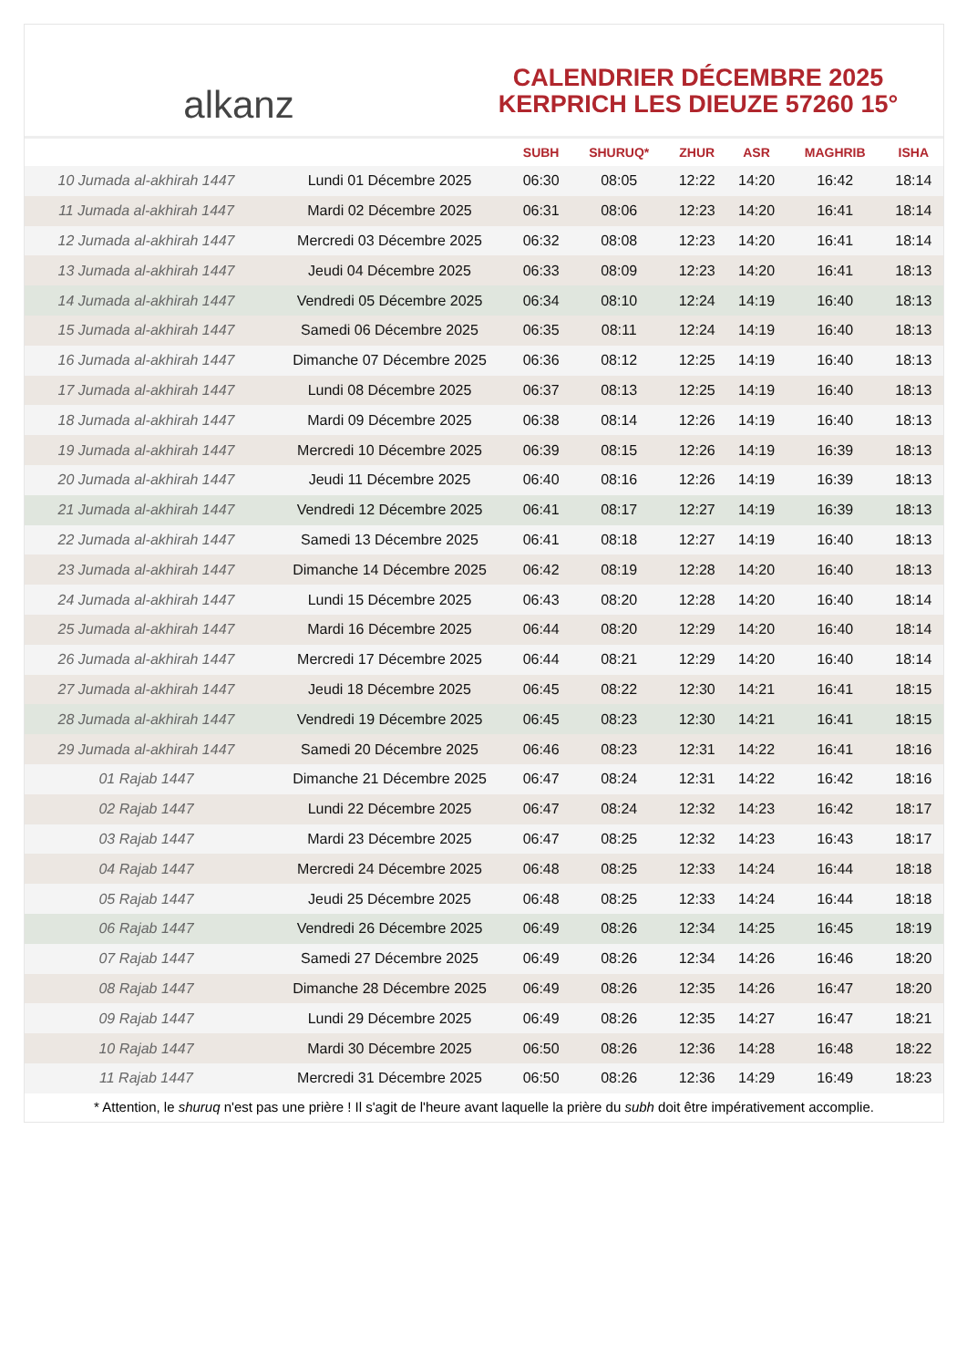alkanz
CALENDRIER DÉCEMBRE 2025
KERPRICH LES DIEUZE 57260 15°
| | | SUBH | SHURUQ* | ZHUR | ASR | MAGHRIB | ISHA |
| --- | --- | --- | --- | --- | --- | --- | --- |
| 10 Jumada al-akhirah 1447 | Lundi 01 Décembre 2025 | 06:30 | 08:05 | 12:22 | 14:20 | 16:42 | 18:14 |
| 11 Jumada al-akhirah 1447 | Mardi 02 Décembre 2025 | 06:31 | 08:06 | 12:23 | 14:20 | 16:41 | 18:14 |
| 12 Jumada al-akhirah 1447 | Mercredi 03 Décembre 2025 | 06:32 | 08:08 | 12:23 | 14:20 | 16:41 | 18:14 |
| 13 Jumada al-akhirah 1447 | Jeudi 04 Décembre 2025 | 06:33 | 08:09 | 12:23 | 14:20 | 16:41 | 18:13 |
| 14 Jumada al-akhirah 1447 | Vendredi 05 Décembre 2025 | 06:34 | 08:10 | 12:24 | 14:19 | 16:40 | 18:13 |
| 15 Jumada al-akhirah 1447 | Samedi 06 Décembre 2025 | 06:35 | 08:11 | 12:24 | 14:19 | 16:40 | 18:13 |
| 16 Jumada al-akhirah 1447 | Dimanche 07 Décembre 2025 | 06:36 | 08:12 | 12:25 | 14:19 | 16:40 | 18:13 |
| 17 Jumada al-akhirah 1447 | Lundi 08 Décembre 2025 | 06:37 | 08:13 | 12:25 | 14:19 | 16:40 | 18:13 |
| 18 Jumada al-akhirah 1447 | Mardi 09 Décembre 2025 | 06:38 | 08:14 | 12:26 | 14:19 | 16:40 | 18:13 |
| 19 Jumada al-akhirah 1447 | Mercredi 10 Décembre 2025 | 06:39 | 08:15 | 12:26 | 14:19 | 16:39 | 18:13 |
| 20 Jumada al-akhirah 1447 | Jeudi 11 Décembre 2025 | 06:40 | 08:16 | 12:26 | 14:19 | 16:39 | 18:13 |
| 21 Jumada al-akhirah 1447 | Vendredi 12 Décembre 2025 | 06:41 | 08:17 | 12:27 | 14:19 | 16:39 | 18:13 |
| 22 Jumada al-akhirah 1447 | Samedi 13 Décembre 2025 | 06:41 | 08:18 | 12:27 | 14:19 | 16:40 | 18:13 |
| 23 Jumada al-akhirah 1447 | Dimanche 14 Décembre 2025 | 06:42 | 08:19 | 12:28 | 14:20 | 16:40 | 18:13 |
| 24 Jumada al-akhirah 1447 | Lundi 15 Décembre 2025 | 06:43 | 08:20 | 12:28 | 14:20 | 16:40 | 18:14 |
| 25 Jumada al-akhirah 1447 | Mardi 16 Décembre 2025 | 06:44 | 08:20 | 12:29 | 14:20 | 16:40 | 18:14 |
| 26 Jumada al-akhirah 1447 | Mercredi 17 Décembre 2025 | 06:44 | 08:21 | 12:29 | 14:20 | 16:40 | 18:14 |
| 27 Jumada al-akhirah 1447 | Jeudi 18 Décembre 2025 | 06:45 | 08:22 | 12:30 | 14:21 | 16:41 | 18:15 |
| 28 Jumada al-akhirah 1447 | Vendredi 19 Décembre 2025 | 06:45 | 08:23 | 12:30 | 14:21 | 16:41 | 18:15 |
| 29 Jumada al-akhirah 1447 | Samedi 20 Décembre 2025 | 06:46 | 08:23 | 12:31 | 14:22 | 16:41 | 18:16 |
| 01 Rajab 1447 | Dimanche 21 Décembre 2025 | 06:47 | 08:24 | 12:31 | 14:22 | 16:42 | 18:16 |
| 02 Rajab 1447 | Lundi 22 Décembre 2025 | 06:47 | 08:24 | 12:32 | 14:23 | 16:42 | 18:17 |
| 03 Rajab 1447 | Mardi 23 Décembre 2025 | 06:47 | 08:25 | 12:32 | 14:23 | 16:43 | 18:17 |
| 04 Rajab 1447 | Mercredi 24 Décembre 2025 | 06:48 | 08:25 | 12:33 | 14:24 | 16:44 | 18:18 |
| 05 Rajab 1447 | Jeudi 25 Décembre 2025 | 06:48 | 08:25 | 12:33 | 14:24 | 16:44 | 18:18 |
| 06 Rajab 1447 | Vendredi 26 Décembre 2025 | 06:49 | 08:26 | 12:34 | 14:25 | 16:45 | 18:19 |
| 07 Rajab 1447 | Samedi 27 Décembre 2025 | 06:49 | 08:26 | 12:34 | 14:26 | 16:46 | 18:20 |
| 08 Rajab 1447 | Dimanche 28 Décembre 2025 | 06:49 | 08:26 | 12:35 | 14:26 | 16:47 | 18:20 |
| 09 Rajab 1447 | Lundi 29 Décembre 2025 | 06:49 | 08:26 | 12:35 | 14:27 | 16:47 | 18:21 |
| 10 Rajab 1447 | Mardi 30 Décembre 2025 | 06:50 | 08:26 | 12:36 | 14:28 | 16:48 | 18:22 |
| 11 Rajab 1447 | Mercredi 31 Décembre 2025 | 06:50 | 08:26 | 12:36 | 14:29 | 16:49 | 18:23 |
* Attention, le shuruq n'est pas une prière ! Il s'agit de l'heure avant laquelle la prière du subh doit être impérativement accomplie.